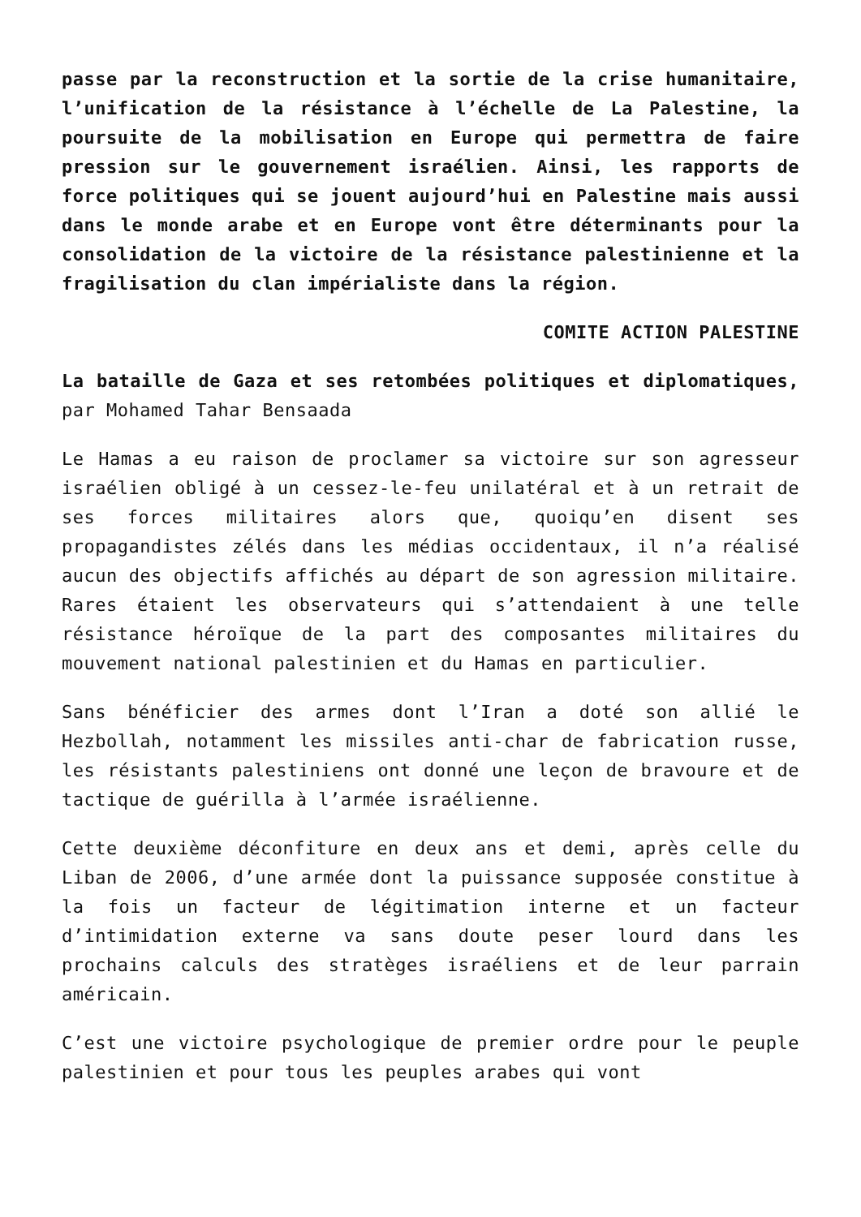passe par la reconstruction et la sortie de la crise humanitaire, l’unification de la résistance à l’échelle de La Palestine, la poursuite de la mobilisation en Europe qui permettra de faire pression sur le gouvernement israélien. Ainsi, les rapports de force politiques qui se jouent aujourd’hui en Palestine mais aussi dans le monde arabe et en Europe vont être déterminants pour la consolidation de la victoire de la résistance palestinienne et la fragilisation du clan impérialiste dans la région.
COMITE ACTION PALESTINE
La bataille de Gaza et ses retombées politiques et diplomatiques, par Mohamed Tahar Bensaada
Le Hamas a eu raison de proclamer sa victoire sur son agresseur israélien obligé à un cessez-le-feu unilatéral et à un retrait de ses forces militaires alors que, quoiqu’en disent ses propagandistes zélés dans les médias occidentaux, il n’a réalisé aucun des objectifs affichés au départ de son agression militaire. Rares étaient les observateurs qui s’attendaient à une telle résistance héroïque de la part des composantes militaires du mouvement national palestinien et du Hamas en particulier.
Sans bénéficier des armes dont l’Iran a doté son allié le Hezbollah, notamment les missiles anti-char de fabrication russe, les résistants palestiniens ont donné une leçon de bravoure et de tactique de guérilla à l’armée israélienne.
Cette deuxième déconfiture en deux ans et demi, après celle du Liban de 2006, d’une armée dont la puissance supposée constitue à la fois un facteur de légitimation interne et un facteur d’intimidation externe va sans doute peser lourd dans les prochains calculs des stratèges israéliens et de leur parrain américain.
C’est une victoire psychologique de premier ordre pour le peuple palestinien et pour tous les peuples arabes qui vont